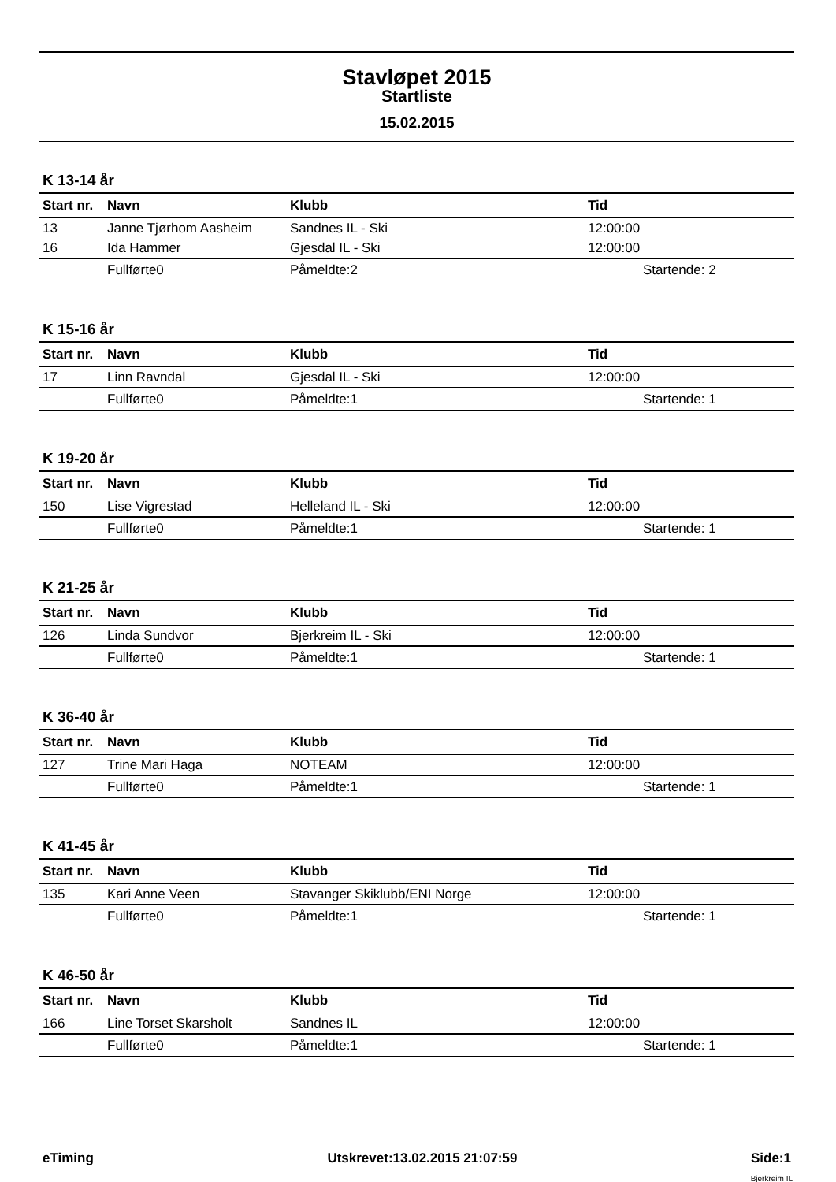Stavløpet 2015
Startliste
15.02.2015
K 13-14 år
| Start nr. | Navn | Klubb | Tid |
| --- | --- | --- | --- |
| 13 | Janne Tjørhom Aasheim | Sandnes IL - Ski | 12:00:00 |
| 16 | Ida Hammer | Gjesdal IL - Ski | 12:00:00 |
| | Fullførte0 | Påmeldte:2 | Startende: 2 |
K 15-16 år
| Start nr. | Navn | Klubb | Tid |
| --- | --- | --- | --- |
| 17 | Linn Ravndal | Gjesdal IL - Ski | 12:00:00 |
| | Fullførte0 | Påmeldte:1 | Startende: 1 |
K 19-20 år
| Start nr. | Navn | Klubb | Tid |
| --- | --- | --- | --- |
| 150 | Lise Vigrestad | Helleland IL - Ski | 12:00:00 |
| | Fullførte0 | Påmeldte:1 | Startende: 1 |
K 21-25 år
| Start nr. | Navn | Klubb | Tid |
| --- | --- | --- | --- |
| 126 | Linda Sundvor | Bjerkreim IL - Ski | 12:00:00 |
| | Fullførte0 | Påmeldte:1 | Startende: 1 |
K 36-40 år
| Start nr. | Navn | Klubb | Tid |
| --- | --- | --- | --- |
| 127 | Trine Mari Haga | NOTEAM | 12:00:00 |
| | Fullførte0 | Påmeldte:1 | Startende: 1 |
K 41-45 år
| Start nr. | Navn | Klubb | Tid |
| --- | --- | --- | --- |
| 135 | Kari Anne Veen | Stavanger Skiklubb/ENI Norge | 12:00:00 |
| | Fullførte0 | Påmeldte:1 | Startende: 1 |
K 46-50 år
| Start nr. | Navn | Klubb | Tid |
| --- | --- | --- | --- |
| 166 | Line Torset Skarsholt | Sandnes IL | 12:00:00 |
| | Fullførte0 | Påmeldte:1 | Startende: 1 |
eTiming Utskrevet:13.02.2015 21:07:59 Side:1
Bjerkreim IL